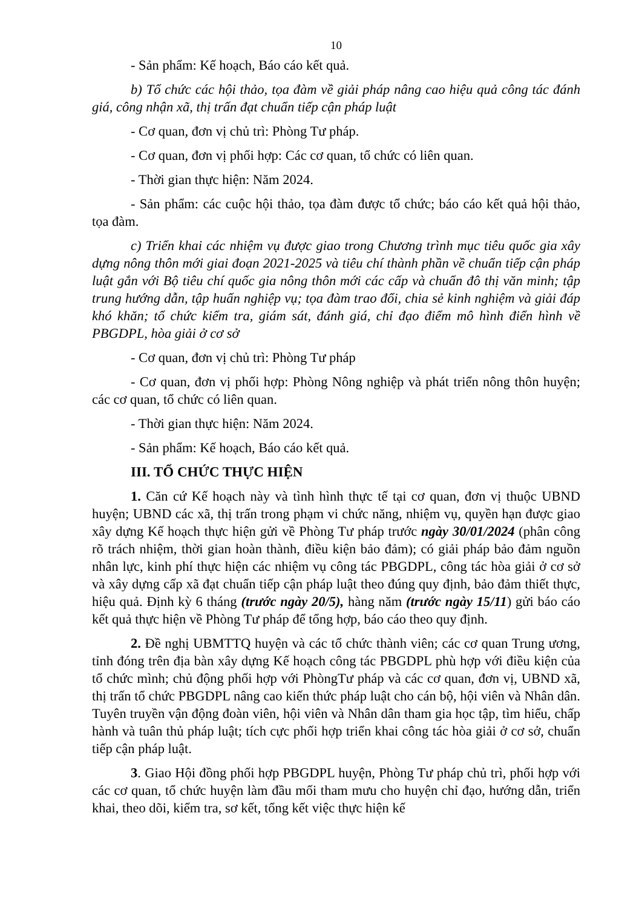10
- Sản phẩm: Kế hoạch, Báo cáo kết quả.
b) Tổ chức các hội thảo, tọa đàm về giải pháp nâng cao hiệu quả công tác đánh giá, công nhận xã, thị trấn đạt chuẩn tiếp cận pháp luật
- Cơ quan, đơn vị chủ trì: Phòng Tư pháp.
- Cơ quan, đơn vị phối hợp: Các cơ quan, tổ chức có liên quan.
- Thời gian thực hiện: Năm 2024.
- Sản phẩm: các cuộc hội thảo, tọa đàm được tổ chức; báo cáo kết quả hội thảo, tọa đàm.
c) Triển khai các nhiệm vụ được giao trong Chương trình mục tiêu quốc gia xây dựng nông thôn mới giai đoạn 2021-2025 và tiêu chí thành phần về chuẩn tiếp cận pháp luật gắn với Bộ tiêu chí quốc gia nông thôn mới các cấp và chuẩn đô thị văn minh; tập trung hướng dẫn, tập huấn nghiệp vụ; tọa đàm trao đổi, chia sẻ kinh nghiệm và giải đáp khó khăn; tổ chức kiểm tra, giám sát, đánh giá, chỉ đạo điểm mô hình điển hình về PBGDPL, hòa giải ở cơ sở
- Cơ quan, đơn vị chủ trì: Phòng Tư pháp
- Cơ quan, đơn vị phối hợp: Phòng Nông nghiệp và phát triển nông thôn huyện; các cơ quan, tổ chức có liên quan.
- Thời gian thực hiện: Năm 2024.
- Sản phẩm: Kế hoạch, Báo cáo kết quả.
III. TỔ CHỨC THỰC HIỆN
1. Căn cứ Kế hoạch này và tình hình thực tế tại cơ quan, đơn vị thuộc UBND huyện; UBND các xã, thị trấn trong phạm vi chức năng, nhiệm vụ, quyền hạn được giao xây dựng Kế hoạch thực hiện gửi về Phòng Tư pháp trước ngày 30/01/2024 (phân công rõ trách nhiệm, thời gian hoàn thành, điều kiện bảo đảm); có giải pháp bảo đảm nguồn nhân lực, kinh phí thực hiện các nhiệm vụ công tác PBGDPL, công tác hòa giải ở cơ sở và xây dựng cấp xã đạt chuẩn tiếp cận pháp luật theo đúng quy định, bảo đảm thiết thực, hiệu quả. Định kỳ 6 tháng (trước ngày 20/5), hàng năm (trước ngày 15/11) gửi báo cáo kết quả thực hiện về Phòng Tư pháp để tổng hợp, báo cáo theo quy định.
2. Đề nghị UBMTTQ huyện và các tổ chức thành viên; các cơ quan Trung ương, tỉnh đóng trên địa bàn xây dựng Kế hoạch công tác PBGDPL phù hợp với điều kiện của tổ chức mình; chủ động phối hợp với PhòngTư pháp và các cơ quan, đơn vị, UBND xã, thị trấn tổ chức PBGDPL nâng cao kiến thức pháp luật cho cán bộ, hội viên và Nhân dân. Tuyên truyền vận động đoàn viên, hội viên và Nhân dân tham gia học tập, tìm hiểu, chấp hành và tuân thủ pháp luật; tích cực phối hợp triển khai công tác hòa giải ở cơ sở, chuẩn tiếp cận pháp luật.
3. Giao Hội đồng phối hợp PBGDPL huyện, Phòng Tư pháp chủ trì, phối hợp với các cơ quan, tổ chức huyện làm đầu mối tham mưu cho huyện chỉ đạo, hướng dẫn, triển khai, theo dõi, kiểm tra, sơ kết, tổng kết việc thực hiện kế